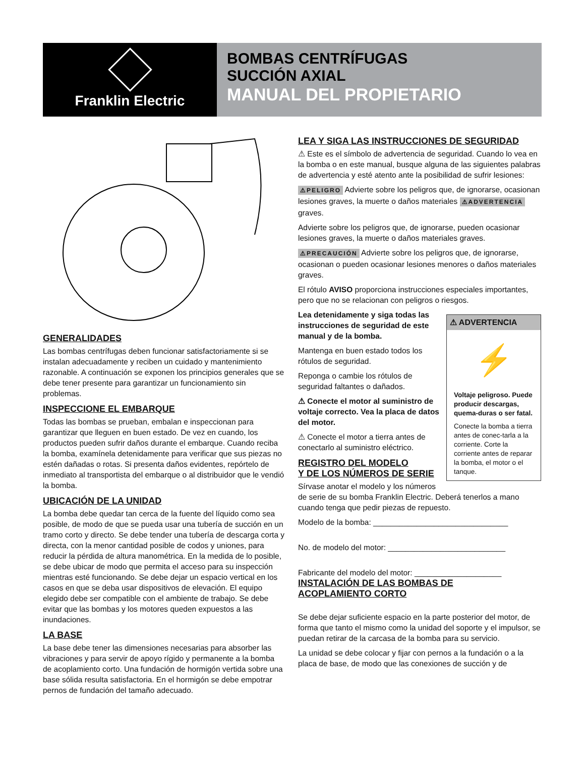Franklin Electric
BOMBAS CENTRÍFUGAS
SUCCIÓN AXIAL
MANUAL DEL PROPIETARIO
GENERALIDADES
Las bombas centrífugas deben funcionar satisfactoriamente si se instalan adecuadamente y reciben un cuidado y mantenimiento razonable. A continuación se exponen los principios generales que se debe tener presente para garantizar un funcionamiento sin problemas.
INSPECCIONE EL EMBARQUE
Todas las bombas se prueban, embalan e inspeccionan para garantizar que lleguen en buen estado. De vez en cuando, los productos pueden sufrir daños durante el embarque. Cuando reciba la bomba, examínela detenidamente para verificar que sus piezas no estén dañadas o rotas. Si presenta daños evidentes, repórtelo de inmediato al transportista del embarque o al distribuidor que le vendió la bomba.
UBICACIÓN DE LA UNIDAD
La bomba debe quedar tan cerca de la fuente del líquido como sea posible, de modo de que se pueda usar una tubería de succión en un tramo corto y directo. Se debe tender una tubería de descarga corta y directa, con la menor cantidad posible de codos y uniones, para reducir la pérdida de altura manométrica. En la medida de lo posible, se debe ubicar de modo que permita el acceso para su inspección mientras esté funcionando. Se debe dejar un espacio vertical en los casos en que se deba usar dispositivos de elevación. El equipo elegido debe ser compatible con el ambiente de trabajo. Se debe evitar que las bombas y los motores queden expuestos a las inundaciones.
LA BASE
La base debe tener las dimensiones necesarias para absorber las vibraciones y para servir de apoyo rígido y permanente a la bomba de acoplamiento corto. Una fundación de hormigón vertida sobre una base sólida resulta satisfactoria. En el hormigón se debe empotrar pernos de fundación del tamaño adecuado.
LEA Y SIGA LAS INSTRUCCIONES DE SEGURIDAD
⚠ Este es el símbolo de advertencia de seguridad. Cuando lo vea en la bomba o en este manual, busque alguna de las siguientes palabras de advertencia y esté atento ante la posibilidad de sufrir lesiones:
⚠PELIGRO Advierte sobre los peligros que, de ignorarse, ocasionan lesiones graves, la muerte o daños materiales ⚠ADVERTENCIA graves.
Advierte sobre los peligros que, de ignorarse, pueden ocasionar lesiones graves, la muerte o daños materiales graves.
⚠PRECAUCIÓN Advierte sobre los peligros que, de ignorarse, ocasionan o pueden ocasionar lesiones menores o daños materiales graves.
El rótulo AVISO proporciona instrucciones especiales importantes, pero que no se relacionan con peligros o riesgos.
⚠ ADVERTENCIA
⚡
Voltaje peligroso. Puede producir descargas, quema-duras o ser fatal.
Conecte la bomba a tierra antes de conec-tarla a la corriente. Corte la corriente antes de reparar la bomba, el motor o el tanque.
Lea detenidamente y siga todas las instrucciones de seguridad de este manual y de la bomba.
Mantenga en buen estado todos los rótulos de seguridad.
Reponga o cambie los rótulos de seguridad faltantes o dañados.
⚠ Conecte el motor al suministro de voltaje correcto. Vea la placa de datos del motor.
⚠ Conecte el motor a tierra antes de conectarlo al suministro eléctrico.
REGISTRO DEL MODELO
Y DE LOS NÚMEROS DE SERIE
Sírvase anotar el modelo y los números de serie de su bomba Franklin Electric. Deberá tenerlos a mano cuando tenga que pedir piezas de repuesto.
Modelo de la bomba: _______________________________
No. de modelo del motor: ___________________________
Fabricante del modelo del motor: ____________________
INSTALACIÓN DE LAS BOMBAS DE
ACOPLAMIENTO CORTO
Se debe dejar suficiente espacio en la parte posterior del motor, de forma que tanto el mismo como la unidad del soporte y el impulsor, se puedan retirar de la carcasa de la bomba para su servicio.
La unidad se debe colocar y fijar con pernos a la fundación o a la placa de base, de modo que las conexiones de succión y de